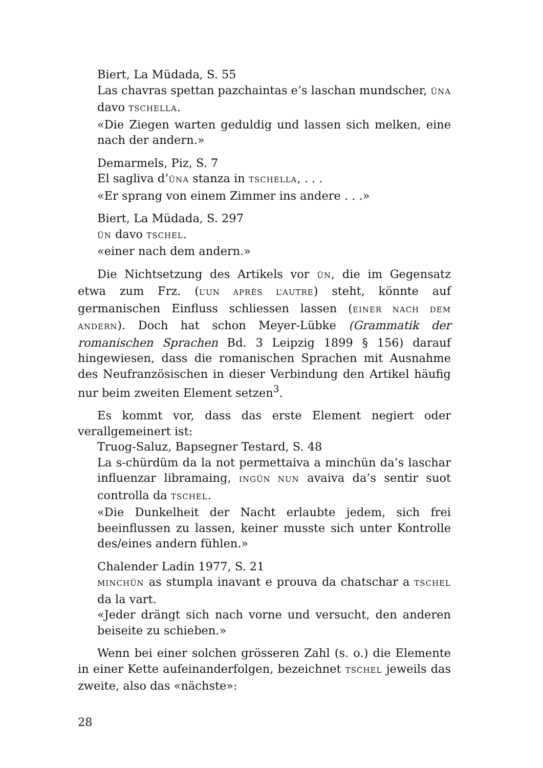Biert, La Müdada, S. 55
Las chavras spettan pazchaintas e’s laschan mundscher, ÜNA davo TSCHELLA.
«Die Ziegen warten geduldig und lassen sich melken, eine nach der andern.»
Demarmels, Piz, S. 7
El sagliva d’ÜNA stanza in TSCHELLA, . . .
«Er sprang von einem Zimmer ins andere . . .»
Biert, La Müdada, S. 297
ÜN davo TSCHEL.
«einer nach dem andern.»
Die Nichtsetzung des Artikels vor ÜN, die im Gegensatz etwa zum Frz. (L’UN APRÈS L’AUTRE) steht, könnte auf germanischen Einfluss schliessen lassen (EINER NACH DEM ANDERN). Doch hat schon Meyer-Lübke (Grammatik der romanischen Sprachen Bd. 3 Leipzig 1899 § 156) darauf hingewiesen, dass die romanischen Sprachen mit Ausnahme des Neufranzösischen in dieser Verbindung den Artikel häufig nur beim zweiten Element setzen<sup>3</sup>.
Es kommt vor, dass das erste Element negiert oder verallgemeinert ist:
Truog-Saluz, Bapsegner Testard, S. 48
La s-chürdüm da la not permettaiva a minchün da’s laschar influenzar libramaing, INGÜN NUN avaiva da’s sentir suot controlla da TSCHEL.
«Die Dunkelheit der Nacht erlaubte jedem, sich frei beeinflussen zu lassen, keiner musste sich unter Kontrolle des/eines andern fühlen.»
Chalender Ladin 1977, S. 21
MINCHÜN as stumpla inavant e prouva da chatschar a TSCHEL da la vart.
«Jeder drängt sich nach vorne und versucht, den anderen beiseite zu schieben.»
Wenn bei einer solchen grösseren Zahl (s. o.) die Elemente in einer Kette aufeinanderfolgen, bezeichnet TSCHEL jeweils das zweite, also das «nächste»:
28